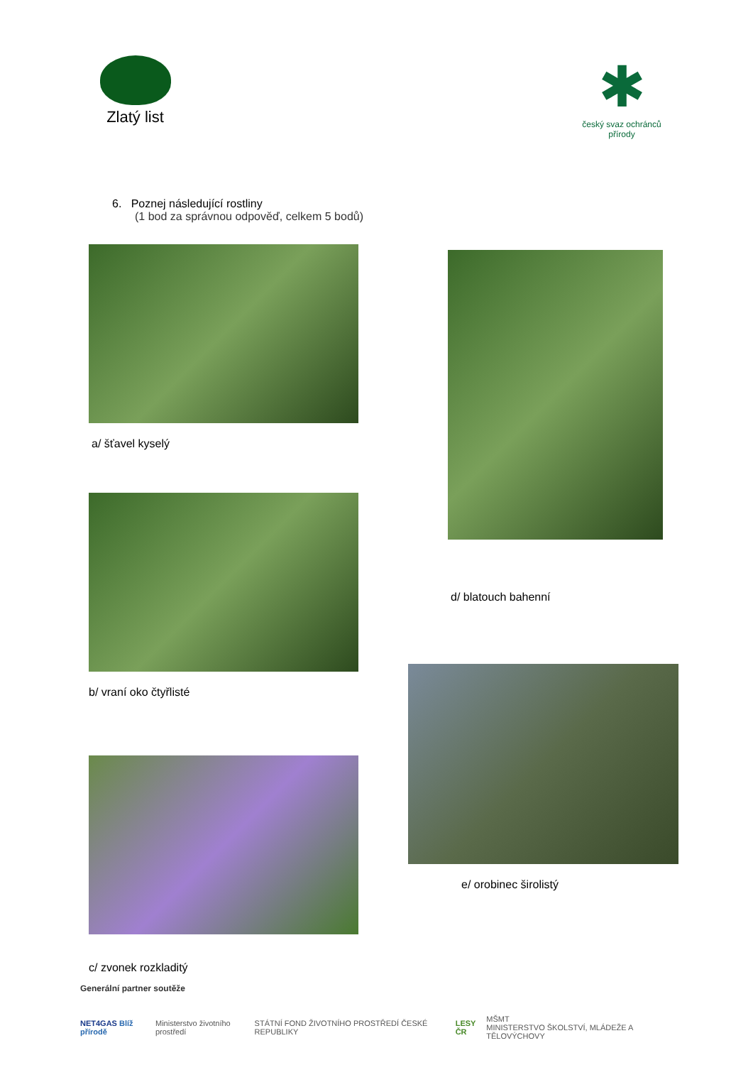Zlatý list
✱
český svaz ochránců přírody
6. Poznej následující rostliny
(1 bod za správnou odpověď, celkem 5 bodů)
a/ šťavel kyselý
b/ vraní oko čtyřlisté
c/ zvonek rozkladitý
d/ blatouch bahenní
e/ orobinec širolistý
Generální partner soutěže
NET4GAS Blíž přírodě
Ministerstvo životního prostředí
STÁTNÍ FOND ŽIVOTNÍHO PROSTŘEDÍ ČESKÉ REPUBLIKY
LESY ČR
MŠMT
MINISTERSTVO ŠKOLSTVÍ, MLÁDEŽE A TĚLOVÝCHOVY